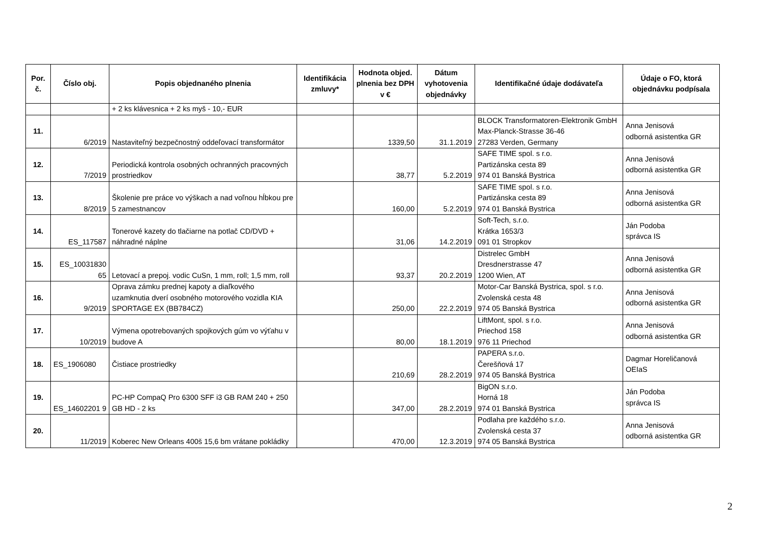| Por. č. | Číslo obj. | Popis objednaného plnenia | Identifikácia zmluvy* | Hodnota objed. plnenia bez DPH v € | Dátum vyhotovenia objednávky | Identifikačné údaje dodávateľa | Údaje o FO, ktorá objednávku podpísala |
| --- | --- | --- | --- | --- | --- | --- | --- |
| | | + 2 ks klávesnica + 2 ks myš - 10,- EUR | | | | | |
| 11. | 6/2019 | Nastaviteľný bezpečnostný oddeľovací transformátor | | 1339,50 | 31.1.2019 | BLOCK Transformatoren-Elektronik GmbH Max-Planck-Strasse 36-46 27283 Verden, Germany | Anna Jenisová odborná asistentka GR |
| 12. | 7/2019 | Periodická kontrola osobných ochranných pracovných prostriedkov | | 38,77 | 5.2.2019 | SAFE TIME spol. s r.o. Partizánska cesta 89 974 01 Banská Bystrica | Anna Jenisová odborná asistentka GR |
| 13. | 8/2019 | Školenie pre práce vo výškach a nad voľnou hĺbkou pre 5 zamestnancov | | 160,00 | 5.2.2019 | SAFE TIME spol. s r.o. Partizánska cesta 89 974 01 Banská Bystrica | Anna Jenisová odborná asistentka GR |
| 14. | ES_117587 | Tonerové kazety do tlačiarne na potlač CD/DVD + náhradné náplne | | 31,06 | 14.2.2019 | Soft-Tech, s.r.o. Krátka 1653/3 091 01 Stropkov | Ján Podoba správca IS |
| 15. | ES_10031830 65 | Letovací a prepoj. vodic CuSn, 1 mm, roll; 1,5 mm, roll | | 93,37 | 20.2.2019 | Distrelec GmbH Dresdnerstrasse 47 1200 Wien, AT | Anna Jenisová odborná asistentka GR |
| 16. | 9/2019 | Oprava zámku prednej kapoty a diaľkového uzamknutia dverí osobného motorového vozidla KIA SPORTAGE EX (BB784CZ) | | 250,00 | 22.2.2019 | Motor-Car Banská Bystrica, spol. s r.o. Zvolenská cesta 48 974 05 Banská Bystrica | Anna Jenisová odborná asistentka GR |
| 17. | 10/2019 | Výmena opotrebovaných spojkových gúm vo výťahu v budove A | | 80,00 | 18.1.2019 | LiftMont, spol. s r.o. Priechod 158 976 11 Priechod | Anna Jenisová odborná asistentka GR |
| 18. | ES_1906080 | Čistiace prostriedky | | 210,69 | 28.2.2019 | PAPERA s.r.o. Čerešňová 17 974 05 Banská Bystrica | Dagmar Horeličanová OEIaS |
| 19. | ES_14602201 9 | PC-HP CompaQ Pro 6300 SFF i3 GB RAM 240 + 250 GB HD - 2 ks | | 347,00 | 28.2.2019 | BigON s.r.o. Horná 18 974 01 Banská Bystrica | Ján Podoba správca IS |
| 20. | 11/2019 | Koberec New Orleans 400š 15,6 bm vrátane pokládky | | 470,00 | 12.3.2019 | Podlaha pre každého s.r.o. Zvolenská cesta 37 974 05 Banská Bystrica | Anna Jenisová odborná asistentka GR |
2